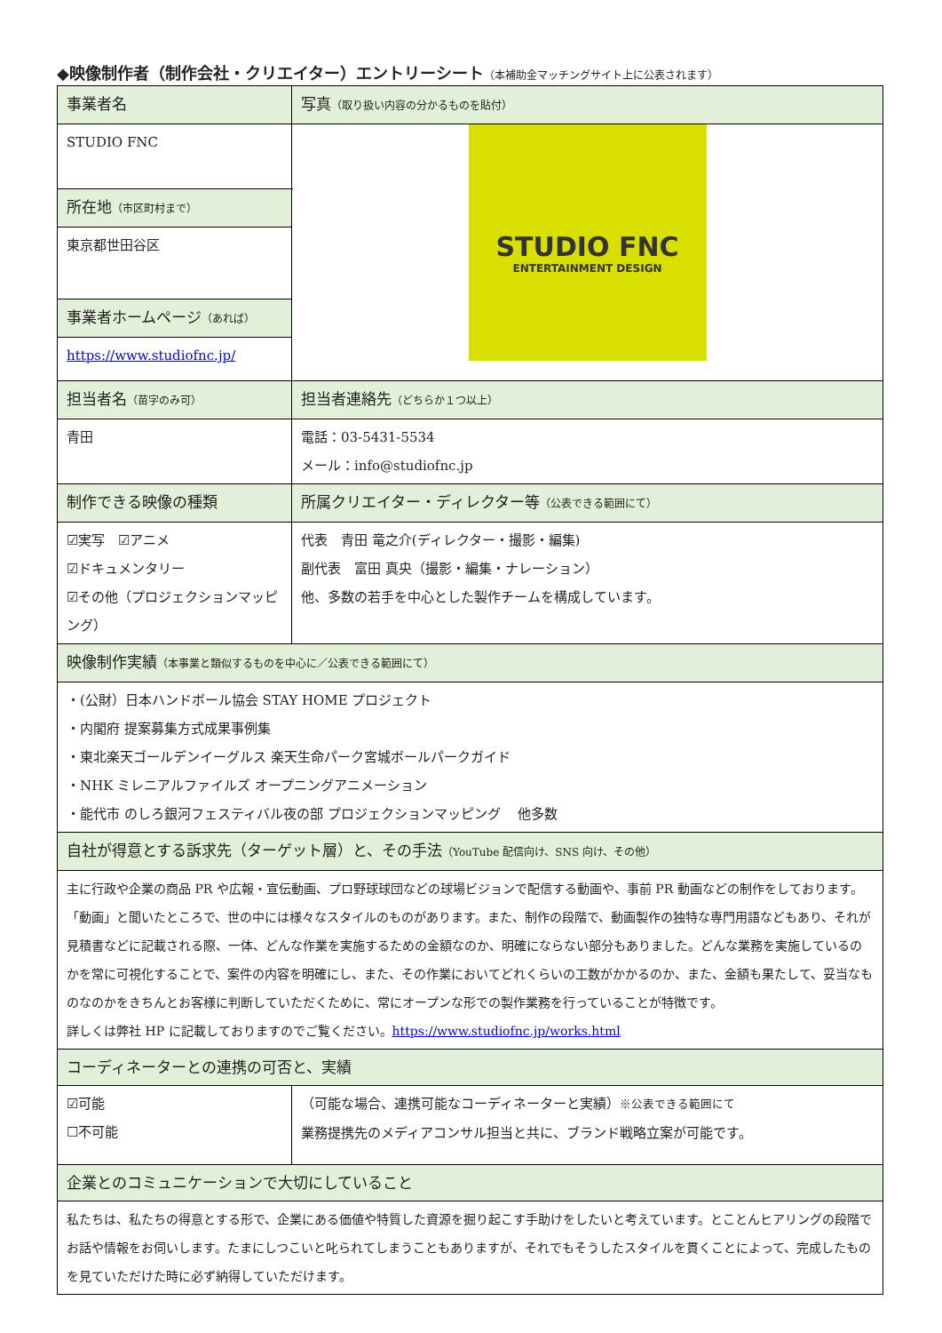◆映像制作者（制作会社・クリエイター）エントリーシート（本補助金マッチングサイト上に公表されます）
| 事業者名 | | 写真 （取り扱い内容の分かるものを貼付） |
| STUDIO FNC | | STUDIO FNC ENTERTAINMENT DESIGN |
| 所在地 （市区町村まで） | | |
| 東京都世田谷区 | | |
| 事業者ホームページ （あれば） | | |
| https://www.studiofnc.jp/ | | |
| 担当者名 （苗字のみ可） | 担当者連絡先 （どちらか１つ以上） | |
| 青田 | 電話：03-5431-5534 メール：info@studiofnc.jp | |
| 制作できる映像の種類 | 所属クリエイター・ディレクター等 （公表できる範囲にて） | |
| ☑実写 ☑アニメ ☑ドキュメンタリー ☑その他（プロジェクションマッピング） | 代表 青田 竜之介(ディレクター・撮影・編集) 副代表 富田 真央（撮影・編集・ナレーション） 他、多数の若手を中心とした製作チームを構成しています。 | |
| 映像制作実績 （本事業と類似するものを中心に／公表できる範囲にて） | | |
| ・(公財）日本ハンドボール協会 STAY HOME プロジェクト ・内閣府 提案募集方式成果事例集 ・東北楽天ゴールデンイーグルス 楽天生命パーク宮城ボールパークガイド ・NHK ミレニアルファイルズ オープニングアニメーション ・能代市 のしろ銀河フェスティバル夜の部 プロジェクションマッピング 他多数 | | |
| 自社が得意とする訴求先（ターゲット層）と、その手法 （YouTube 配信向け、SNS 向け、その他） | | |
| 主に行政や企業の商品 PR や広報・宣伝動画、プロ野球球団などの球場ビジョンで配信する動画や、事前 PR 動画などの制作をしております。「動画」と聞いたところで、世の中には様々なスタイルのものがあります。また、制作の段階で、動画製作の独特な専門用語などもあり、それが見積書などに記載される際、一体、どんな作業を実施するための金額なのか、明確にならない部分もありました。どんな業務を実施しているのかを常に可視化することで、案件の内容を明確にし、また、その作業においてどれくらいの工数がかかるのか、また、金額も果たして、妥当なものなのかをきちんとお客様に判断していただくために、常にオープンな形での製作業務を行っていることが特徴です。 詳しくは弊社 HP に記載しておりますのでご覧ください。 https://www.studiofnc.jp/works.html | | |
| コーディネーターとの連携の可否と、実績 | | |
| ☑可能 ☐不可能 | （可能な場合、連携可能なコーディネーターと実績） ※公表できる範囲にて 業務提携先のメディアコンサル担当と共に、ブランド戦略立案が可能です。 | |
| 企業とのコミュニケーションで大切にしていること | | |
| 私たちは、私たちの得意とする形で、企業にある価値や特質した資源を掘り起こす手助けをしたいと考えています。とことんヒアリングの段階でお話や情報をお伺いします。たまにしつこいと叱られてしまうこともありますが、それでもそうしたスタイルを貫くことによって、完成したものを見ていただけた時に必ず納得していただけます。 | | |